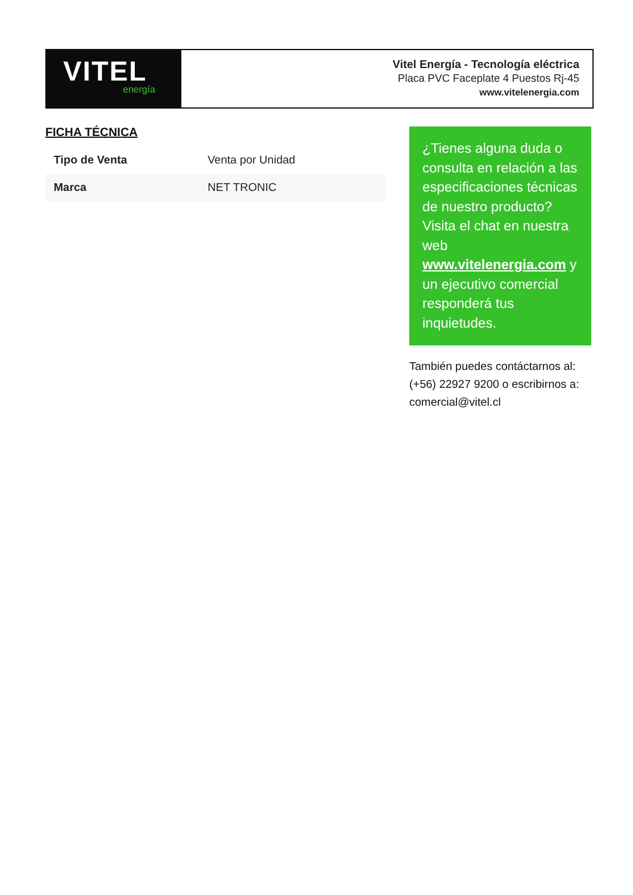VITEL
energía
Vitel Energía - Tecnología eléctrica
Placa PVC Faceplate 4 Puestos Rj-45
www.vitelenergia.com
FICHA TÉCNICA
| Tipo de Venta | Venta por Unidad |
| Marca | NET TRONIC |
¿Tienes alguna duda o consulta en relación a las especificaciones técnicas de nuestro producto? Visita el chat en nuestra web www.vitelenergia.com y un ejecutivo comercial responderá tus inquietudes.
También puedes contáctarnos al: (+56) 22927 9200 o escribirnos a: comercial@vitel.cl